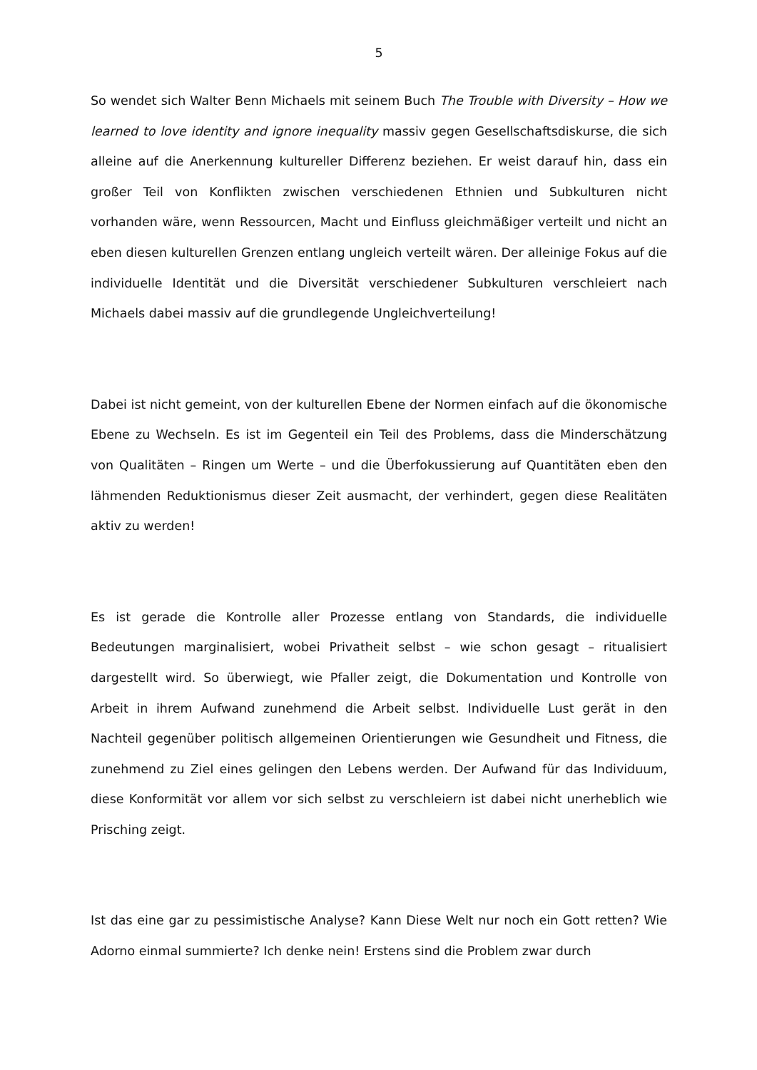5
So wendet sich Walter Benn Michaels mit seinem Buch The Trouble with Diversity – How we learned to love identity and ignore inequality massiv gegen Gesellschaftsdiskurse, die sich alleine auf die Anerkennung kultureller Differenz beziehen. Er weist darauf hin, dass ein großer Teil von Konflikten zwischen verschiedenen Ethnien und Subkulturen nicht vorhanden wäre, wenn Ressourcen, Macht und Einfluss gleichmäßiger verteilt und nicht an eben diesen kulturellen Grenzen entlang ungleich verteilt wären. Der alleinige Fokus auf die individuelle Identität und die Diversität verschiedener Subkulturen verschleiert nach Michaels dabei massiv auf die grundlegende Ungleichverteilung!
Dabei ist nicht gemeint, von der kulturellen Ebene der Normen einfach auf die ökonomische Ebene zu Wechseln. Es ist im Gegenteil ein Teil des Problems, dass die Minderschätzung von Qualitäten – Ringen um Werte – und die Überfokussierung auf Quantitäten eben den lähmenden Reduktionismus dieser Zeit ausmacht, der verhindert, gegen diese Realitäten aktiv zu werden!
Es ist gerade die Kontrolle aller Prozesse entlang von Standards, die individuelle Bedeutungen marginalisiert, wobei Privatheit selbst – wie schon gesagt – ritualisiert dargestellt wird. So überwiegt, wie Pfaller zeigt, die Dokumentation und Kontrolle von Arbeit in ihrem Aufwand zunehmend die Arbeit selbst. Individuelle Lust gerät in den Nachteil gegenüber politisch allgemeinen Orientierungen wie Gesundheit und Fitness, die zunehmend zu Ziel eines gelingen den Lebens werden. Der Aufwand für das Individuum, diese Konformität vor allem vor sich selbst zu verschleiern ist dabei nicht unerheblich wie Prisching zeigt.
Ist das eine gar zu pessimistische Analyse? Kann Diese Welt nur noch ein Gott retten? Wie Adorno einmal summierte? Ich denke nein! Erstens sind die Problem zwar durch